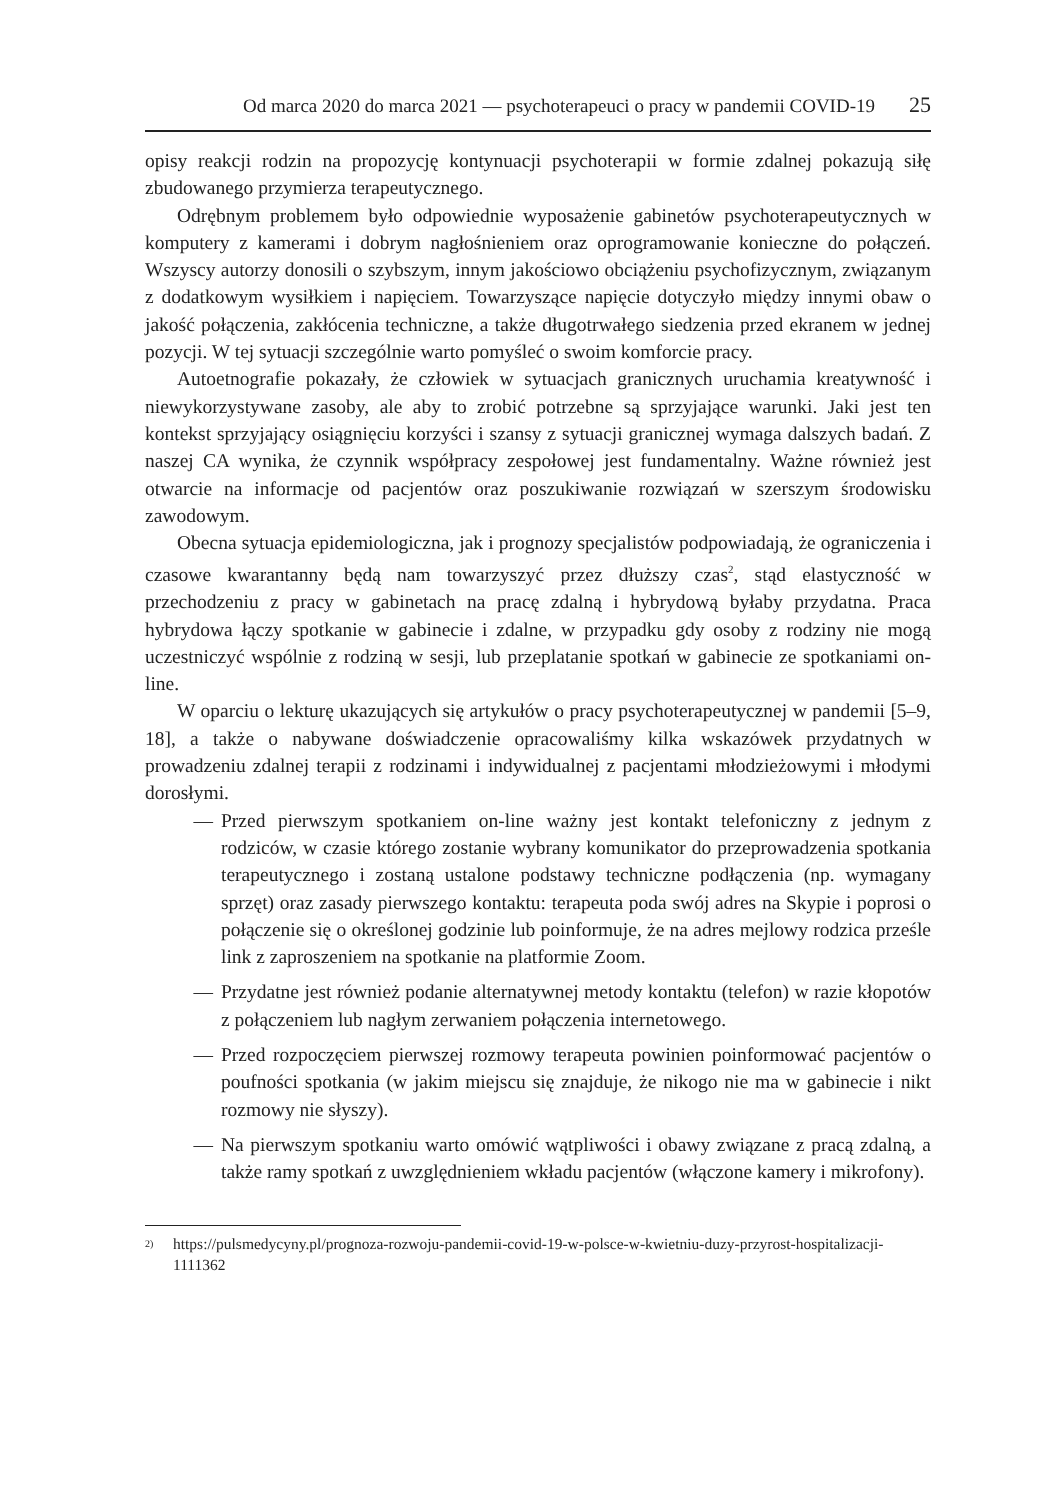Od marca 2020 do marca 2021 — psychoterapeuci o pracy w pandemii COVID-19 25
opisy reakcji rodzin na propozycję kontynuacji psychoterapii w formie zdalnej pokazują siłę zbudowanego przymierza terapeutycznego.
Odrębnym problemem było odpowiednie wyposażenie gabinetów psychoterapeutycznych w komputery z kamerami i dobrym nagłośnieniem oraz oprogramowanie konieczne do połączeń. Wszyscy autorzy donosili o szybszym, innym jakościowo obciążeniu psychofizycznym, związanym z dodatkowym wysiłkiem i napięciem. Towarzyszące napięcie dotyczyło między innymi obaw o jakość połączenia, zakłócenia techniczne, a także długotrwałego siedzenia przed ekranem w jednej pozycji. W tej sytuacji szczególnie warto pomyśleć o swoim komforcie pracy.
Autoetnografie pokazały, że człowiek w sytuacjach granicznych uruchamia kreatywność i niewykorzystywane zasoby, ale aby to zrobić potrzebne są sprzyjające warunki. Jaki jest ten kontekst sprzyjający osiągnięciu korzyści i szansy z sytuacji granicznej wymaga dalszych badań. Z naszej CA wynika, że czynnik współpracy zespołowej jest fundamentalny. Ważne również jest otwarcie na informacje od pacjentów oraz poszukiwanie rozwiązań w szerszym środowisku zawodowym.
Obecna sytuacja epidemiologiczna, jak i prognozy specjalistów podpowiadają, że ograniczenia i czasowe kwarantanny będą nam towarzyszyć przez dłuższy czas<sup>2</sup>, stąd elastyczność w przechodzeniu z pracy w gabinetach na pracę zdalną i hybrydową byłaby przydatna. Praca hybrydowa łączy spotkanie w gabinecie i zdalne, w przypadku gdy osoby z rodziny nie mogą uczestniczyć wspólnie z rodziną w sesji, lub przeplatanie spotkań w gabinecie ze spotkaniami on-line.
W oparciu o lekturę ukazujących się artykułów o pracy psychoterapeutycznej w pandemii [5–9, 18], a także o nabywane doświadczenie opracowaliśmy kilka wskazówek przydatnych w prowadzeniu zdalnej terapii z rodzinami i indywidualnej z pacjentami młodzieżowymi i młodymi dorosłymi.
— Przed pierwszym spotkaniem on-line ważny jest kontakt telefoniczny z jednym z rodziców, w czasie którego zostanie wybrany komunikator do przeprowadzenia spotkania terapeutycznego i zostaną ustalone podstawy techniczne podłączenia (np. wymagany sprzęt) oraz zasady pierwszego kontaktu: terapeuta poda swój adres na Skypie i poprosi o połączenie się o określonej godzinie lub poinformuje, że na adres mejlowy rodzica prześle link z zaproszeniem na spotkanie na platformie Zoom.
— Przydatne jest również podanie alternatywnej metody kontaktu (telefon) w razie kłopotów z połączeniem lub nagłym zerwaniem połączenia internetowego.
— Przed rozpoczęciem pierwszej rozmowy terapeuta powinien poinformować pacjentów o poufności spotkania (w jakim miejscu się znajduje, że nikogo nie ma w gabinecie i nikt rozmowy nie słyszy).
— Na pierwszym spotkaniu warto omówić wątpliwości i obawy związane z pracą zdalną, a także ramy spotkań z uwzględnieniem wkładu pacjentów (włączone kamery i mikrofony).
<sup>2)</sup> https://pulsmedycyny.pl/prognoza-rozwoju-pandemii-covid-19-w-polsce-w-kwietniu-duzy-przyrost-hospitalizacji-1111362